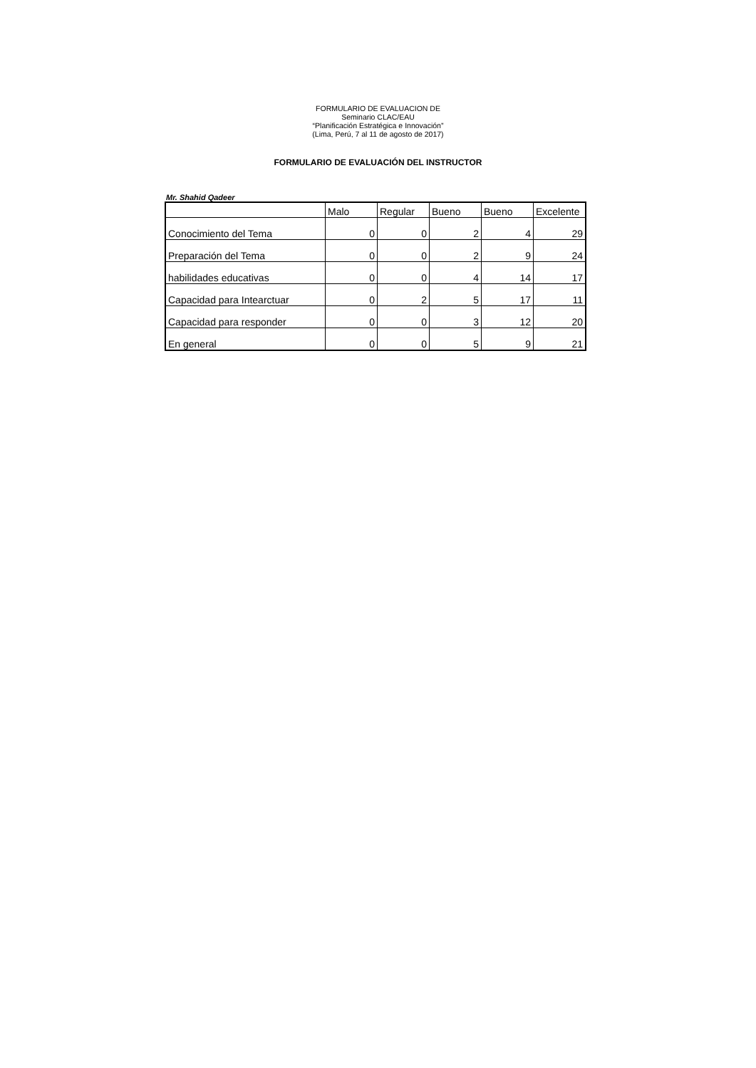FORMULARIO DE EVALUACION DE
Seminario CLAC/EAU
“Planificación Estratégica e Innovación”
(Lima, Perú, 7 al 11 de agosto de 2017)
FORMULARIO DE EVALUACIÓN DEL INSTRUCTOR
Mr. Shahid Qadeer
| | Malo | Regular | Bueno | Bueno | Excelente |
| --- | --- | --- | --- | --- | --- |
| Conocimiento del Tema | 0 | 0 | 2 | 4 | 29 |
| Preparación del Tema | 0 | 0 | 2 | 9 | 24 |
| habilidades educativas | 0 | 0 | 4 | 14 | 17 |
| Capacidad para Intearctuar | 0 | 2 | 5 | 17 | 11 |
| Capacidad para responder | 0 | 0 | 3 | 12 | 20 |
| En general | 0 | 0 | 5 | 9 | 21 |